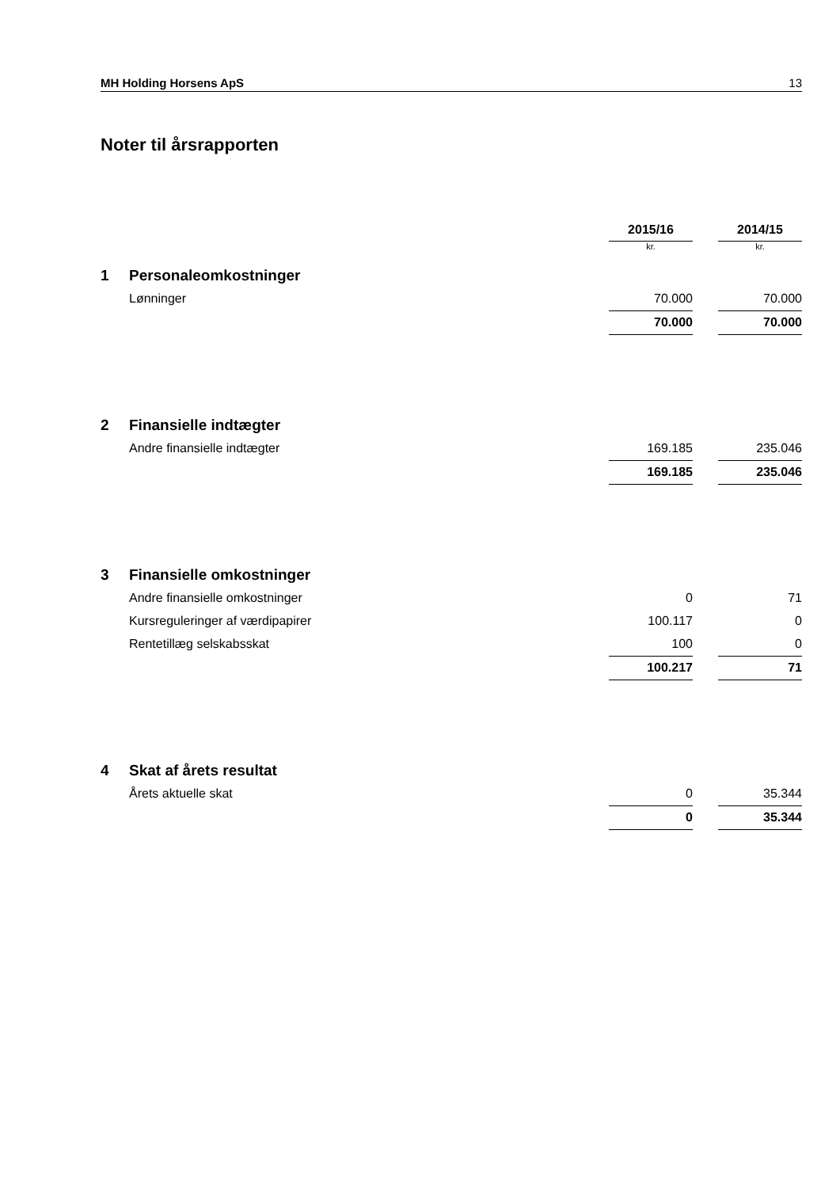MH Holding Horsens ApS 13
Noter til årsrapporten
| | | 2015/16 | | 2014/15 |
| --- | --- | --- | --- | --- |
| | | kr. | | kr. |
| 1 | Personaleomkostninger | | | |
| | Lønninger | 70.000 | | 70.000 |
| | | 70.000 | | 70.000 |
| 2 | Finansielle indtægter | | | |
| | Andre finansielle indtægter | 169.185 | | 235.046 |
| | | 169.185 | | 235.046 |
| 3 | Finansielle omkostninger | | | |
| | Andre finansielle omkostninger | 0 | | 71 |
| | Kursreguleringer af værdipapirer | 100.117 | | 0 |
| | Rentetillæg selskabsskat | 100 | | 0 |
| | | 100.217 | | 71 |
| 4 | Skat af årets resultat | | | |
| | Årets aktuelle skat | 0 | | 35.344 |
| | | 0 | | 35.344 |